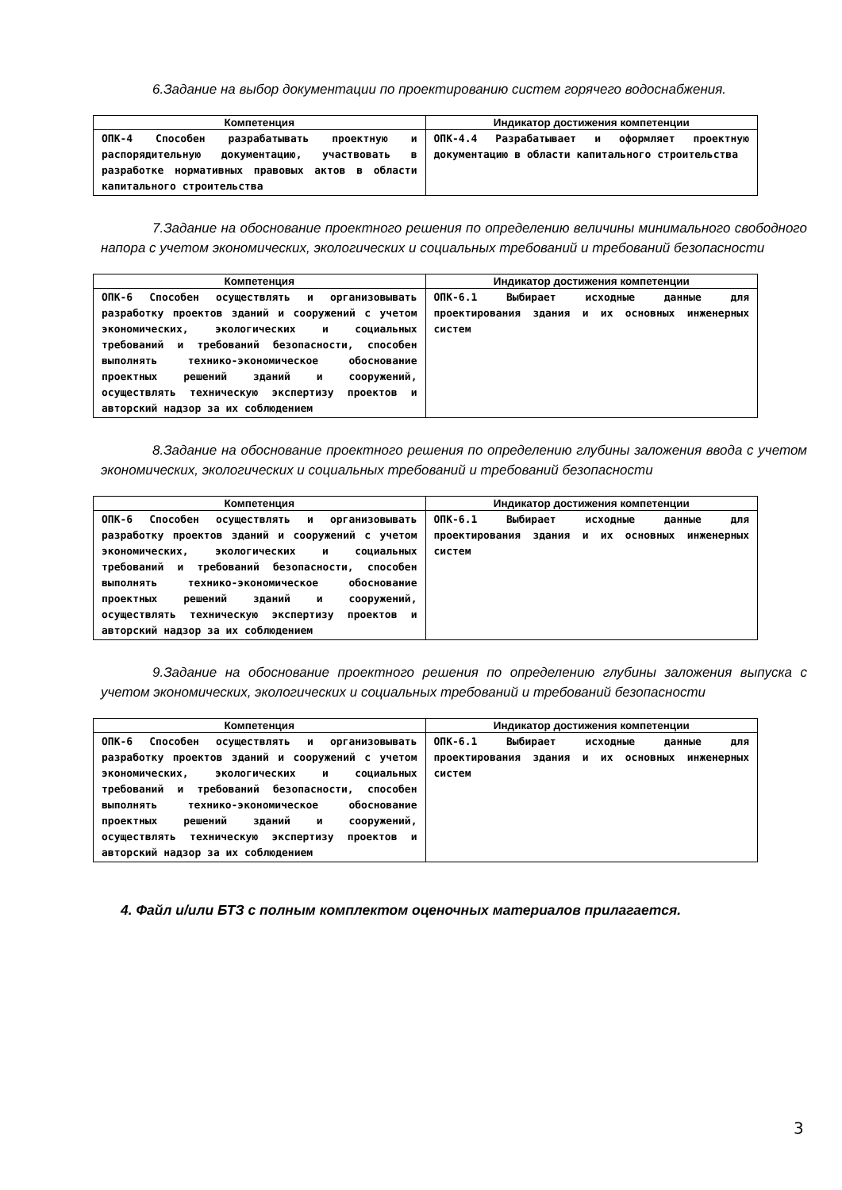6.Задание на выбор документации по проектированию систем горячего водоснабжения.
| Компетенция | Индикатор достижения компетенции |
| --- | --- |
| ОПК-4 Способен разрабатывать проектную и распорядительную документацию, участвовать в разработке нормативных правовых актов в области капитального строительства | ОПК-4.4 Разрабатывает и оформляет проектную документацию в области капитального строительства |
7.Задание на обоснование проектного решения по определению величины минимального свободного напора с учетом экономических, экологических и социальных требований и требований безопасности
| Компетенция | Индикатор достижения компетенции |
| --- | --- |
| ОПК-6 Способен осуществлять и организовывать разработку проектов зданий и сооружений с учетом экономических, экологических и социальных требований и требований безопасности, способен выполнять технико-экономическое обоснование проектных решений зданий и сооружений, осуществлять техническую экспертизу проектов и авторский надзор за их соблюдением | ОПК-6.1 Выбирает исходные данные для проектирования здания и их основных инженерных систем |
8.Задание на обоснование проектного решения по определению глубины заложения ввода с учетом экономических, экологических и социальных требований и требований безопасности
| Компетенция | Индикатор достижения компетенции |
| --- | --- |
| ОПК-6 Способен осуществлять и организовывать разработку проектов зданий и сооружений с учетом экономических, экологических и социальных требований и требований безопасности, способен выполнять технико-экономическое обоснование проектных решений зданий и сооружений, осуществлять техническую экспертизу проектов и авторский надзор за их соблюдением | ОПК-6.1 Выбирает исходные данные для проектирования здания и их основных инженерных систем |
9.Задание на обоснование проектного решения по определению глубины заложения выпуска с учетом экономических, экологических и социальных требований и требований безопасности
| Компетенция | Индикатор достижения компетенции |
| --- | --- |
| ОПК-6 Способен осуществлять и организовывать разработку проектов зданий и сооружений с учетом экономических, экологических и социальных требований и требований безопасности, способен выполнять технико-экономическое обоснование проектных решений зданий и сооружений, осуществлять техническую экспертизу проектов и авторский надзор за их соблюдением | ОПК-6.1 Выбирает исходные данные для проектирования здания и их основных инженерных систем |
4. Файл и/или БТЗ с полным комплектом оценочных материалов прилагается.
3